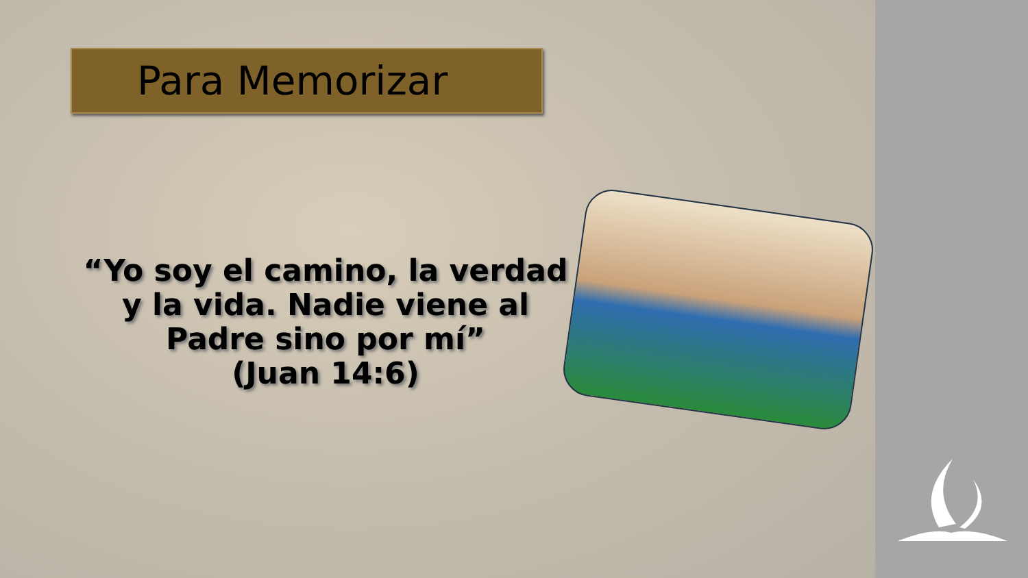Para Memorizar
“Yo soy el camino, la verdad
y la vida. Nadie viene al
Padre sino por mí”
(Juan 14:6)